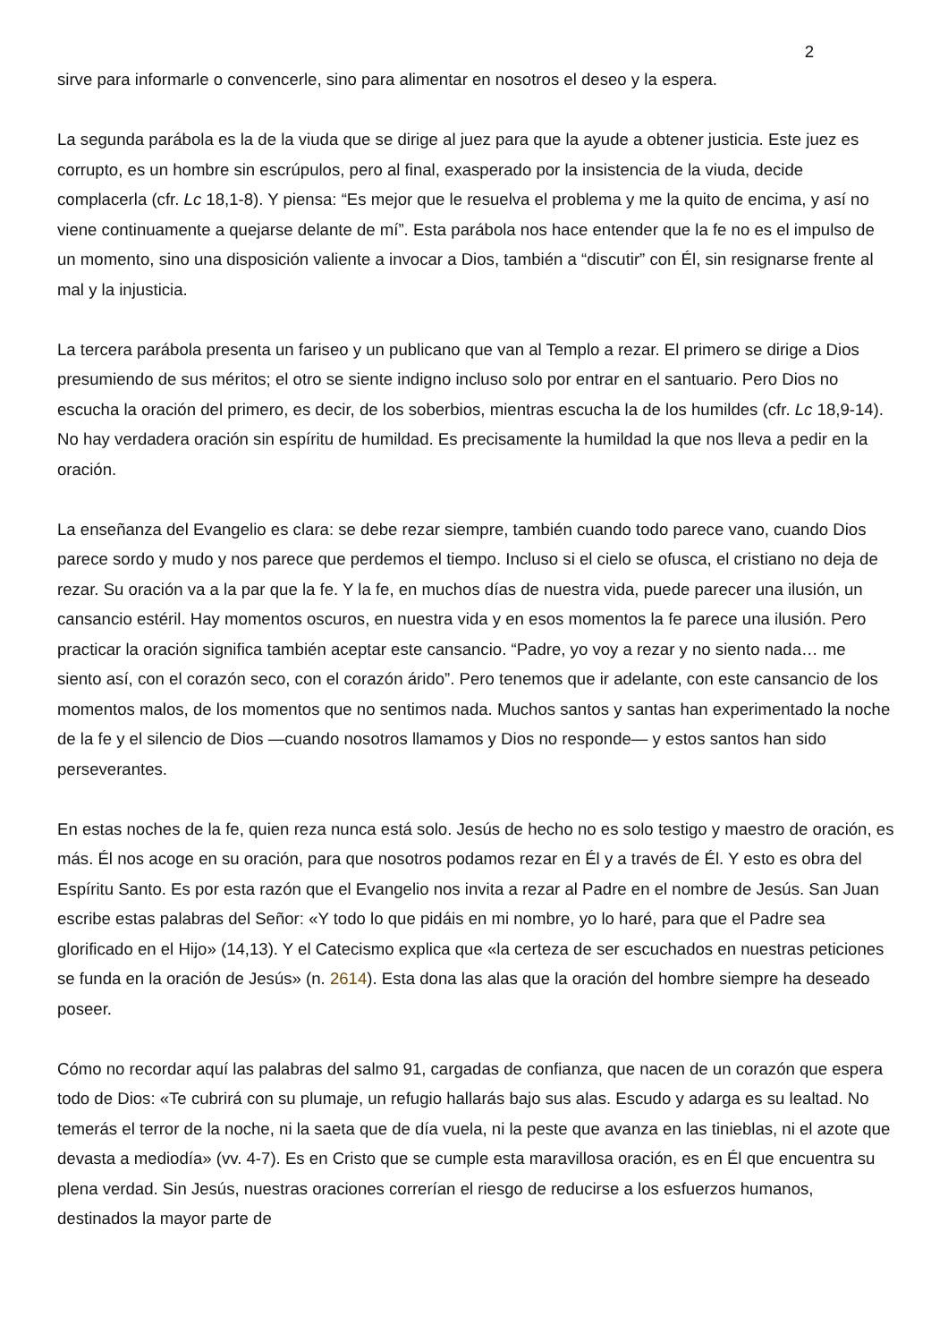2
sirve para informarle o convencerle, sino para alimentar en nosotros el deseo y la espera.
La segunda parábola es la de la viuda que se dirige al juez para que la ayude a obtener justicia. Este juez es corrupto, es un hombre sin escrúpulos, pero al final, exasperado por la insistencia de la viuda, decide complacerla (cfr. Lc 18,1-8). Y piensa: “Es mejor que le resuelva el problema y me la quito de encima, y así no viene continuamente a quejarse delante de mí”. Esta parábola nos hace entender que la fe no es el impulso de un momento, sino una disposición valiente a invocar a Dios, también a “discutir” con Él, sin resignarse frente al mal y la injusticia.
La tercera parábola presenta un fariseo y un publicano que van al Templo a rezar. El primero se dirige a Dios presumiendo de sus méritos; el otro se siente indigno incluso solo por entrar en el santuario. Pero Dios no escucha la oración del primero, es decir, de los soberbios, mientras escucha la de los humildes (cfr. Lc 18,9-14). No hay verdadera oración sin espíritu de humildad. Es precisamente la humildad la que nos lleva a pedir en la oración.
La enseñanza del Evangelio es clara: se debe rezar siempre, también cuando todo parece vano, cuando Dios parece sordo y mudo y nos parece que perdemos el tiempo. Incluso si el cielo se ofusca, el cristiano no deja de rezar. Su oración va a la par que la fe. Y la fe, en muchos días de nuestra vida, puede parecer una ilusión, un cansancio estéril. Hay momentos oscuros, en nuestra vida y en esos momentos la fe parece una ilusión. Pero practicar la oración significa también aceptar este cansancio. “Padre, yo voy a rezar y no siento nada… me siento así, con el corazón seco, con el corazón árido”. Pero tenemos que ir adelante, con este cansancio de los momentos malos, de los momentos que no sentimos nada. Muchos santos y santas han experimentado la noche de la fe y el silencio de Dios —cuando nosotros llamamos y Dios no responde— y estos santos han sido perseverantes.
En estas noches de la fe, quien reza nunca está solo. Jesús de hecho no es solo testigo y maestro de oración, es más. Él nos acoge en su oración, para que nosotros podamos rezar en Él y a través de Él. Y esto es obra del Espíritu Santo. Es por esta razón que el Evangelio nos invita a rezar al Padre en el nombre de Jesús. San Juan escribe estas palabras del Señor: «Y todo lo que pidáis en mi nombre, yo lo haré, para que el Padre sea glorificado en el Hijo» (14,13). Y el Catecismo explica que «la certeza de ser escuchados en nuestras peticiones se funda en la oración de Jesús» (n. 2614). Esta dona las alas que la oración del hombre siempre ha deseado poseer.
Cómo no recordar aquí las palabras del salmo 91, cargadas de confianza, que nacen de un corazón que espera todo de Dios: «Te cubrirá con su plumaje, un refugio hallarás bajo sus alas. Escudo y adarga es su lealtad. No temerás el terror de la noche, ni la saeta que de día vuela, ni la peste que avanza en las tinieblas, ni el azote que devasta a mediodía» (vv. 4-7). Es en Cristo que se cumple esta maravillosa oración, es en Él que encuentra su plena verdad. Sin Jesús, nuestras oraciones correrían el riesgo de reducirse a los esfuerzos humanos, destinados la mayor parte de